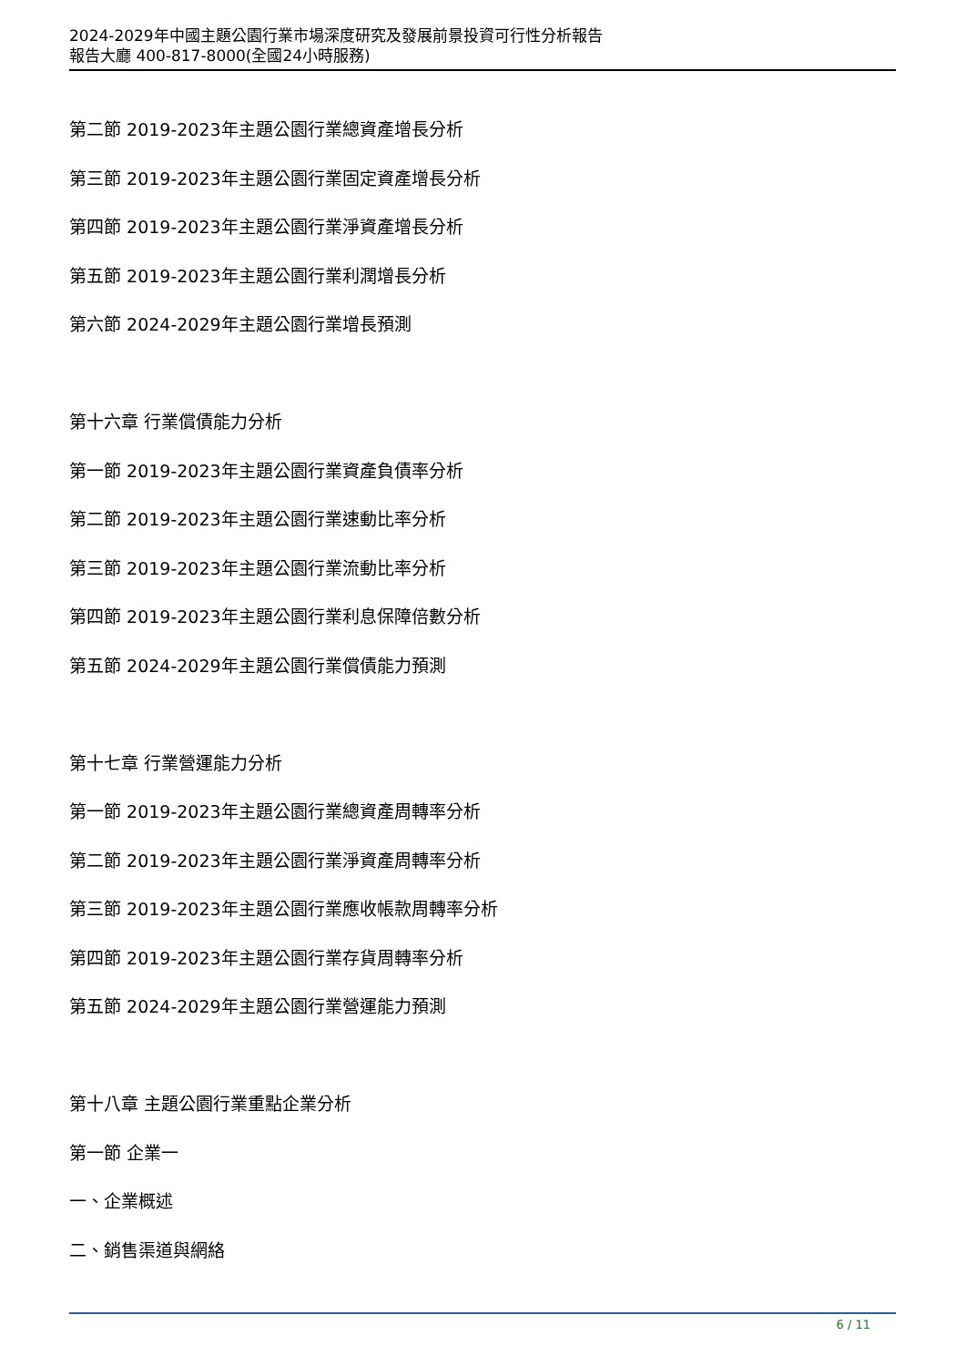2024-2029年中國主題公園行業市場深度研究及發展前景投資可行性分析報告
報告大廳 400-817-8000(全國24小時服務)
第二節 2019-2023年主題公園行業總資產增長分析
第三節 2019-2023年主題公園行業固定資產增長分析
第四節 2019-2023年主題公園行業淨資產增長分析
第五節 2019-2023年主題公園行業利潤增長分析
第六節 2024-2029年主題公園行業增長預測
第十六章 行業償債能力分析
第一節 2019-2023年主題公園行業資產負債率分析
第二節 2019-2023年主題公園行業速動比率分析
第三節 2019-2023年主題公園行業流動比率分析
第四節 2019-2023年主題公園行業利息保障倍數分析
第五節 2024-2029年主題公園行業償債能力預測
第十七章 行業營運能力分析
第一節 2019-2023年主題公園行業總資產周轉率分析
第二節 2019-2023年主題公園行業淨資產周轉率分析
第三節 2019-2023年主題公園行業應收帳款周轉率分析
第四節 2019-2023年主題公園行業存貨周轉率分析
第五節 2024-2029年主題公園行業營運能力預測
第十八章 主題公園行業重點企業分析
第一節 企業一
一、企業概述
二、銷售渠道與網絡
6 / 11